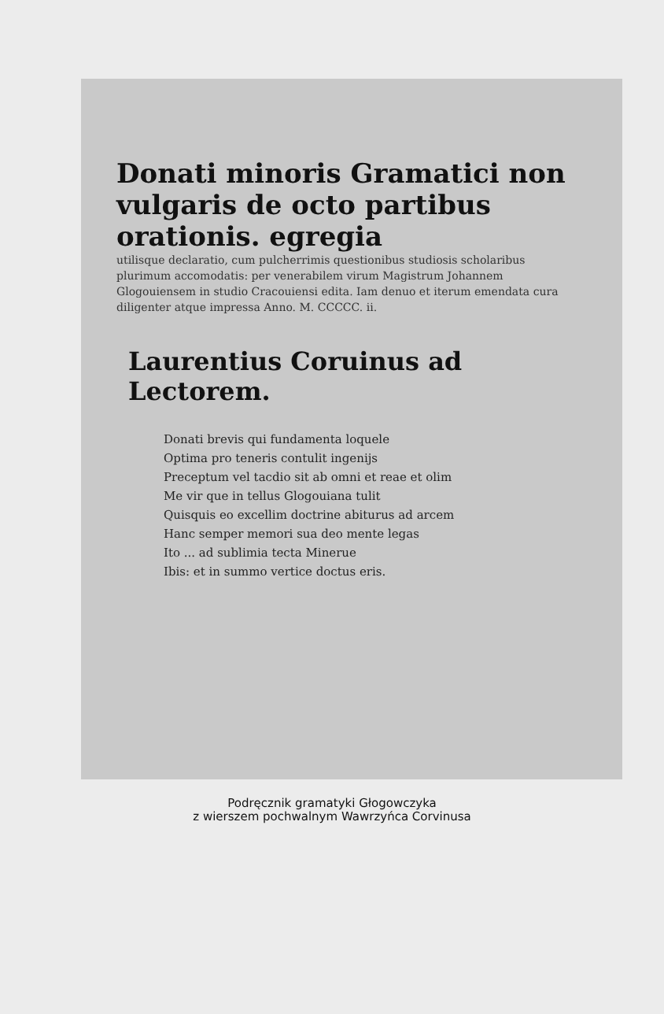Donati minoris Gramatici non vulgaris de octo partibus orationis. egregia
utilisque declaratio, cum pulcherrimis questionibus studiosis scholaribus plurimum accomodatis: per venerabilem virum Magistrum Johannem Glogouiensem in studio Cracouiensi edita. Iam denuo et iterum emendata cura diligenter atque impressa Anno. M. CCCCC. ii.
Laurentius Coruinus ad Lectorem.
Donati brevis qui fundamenta loquele
Optima pro teneris contulit ingenijs
Preceptum vel tacdio sit ab omni et reae et olim
Me vir que in tellus Glogouiana tulit
Quisquis eo excellim doctrine abiturus ad arcem
Hanc semper memori sua deo mente legas
Ito ... ad sublimia tecta Minerue
Ibis: et in summo vertice doctus eris.
Podręcznik gramatyki Głogowczyka
z wierszem pochwalnym Wawrzyńca Corvinusa